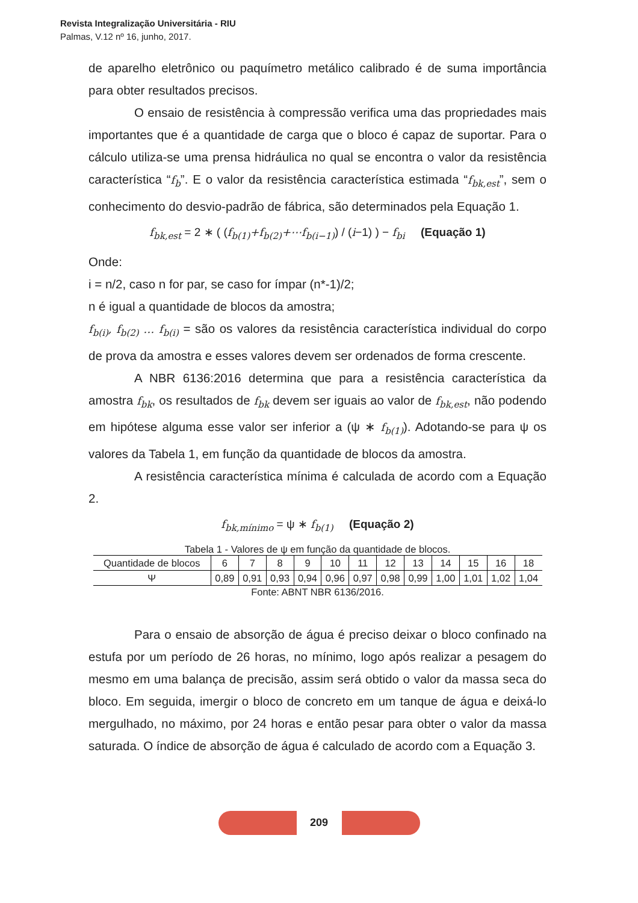Revista Integralização Universitária - RIU
Palmas, V.12 nº 16, junho, 2017.
de aparelho eletrônico ou paquímetro metálico calibrado é de suma importância para obter resultados precisos.
O ensaio de resistência à compressão verifica uma das propriedades mais importantes que é a quantidade de carga que o bloco é capaz de suportar. Para o cálculo utiliza-se uma prensa hidráulica no qual se encontra o valor da resistência característica “f<sub>b</sub>”. E o valor da resistência característica estimada “f<sub>bk,est</sub>”, sem o conhecimento do desvio-padrão de fábrica, são determinados pela Equação 1.
f<sub>bk,est</sub> = 2 ∗ ( (f<sub>b(1)</sub>+f<sub>b(2)</sub>+⋯f<sub>b(i−1)</sub>) / (i−1) ) − f<sub>bi</sub> (Equação 1)
Onde:
i = n/2, caso n for par, se caso for ímpar (n*-1)/2;
n é igual a quantidade de blocos da amostra;
f<sub>b(i)</sub>, f<sub>b(2)</sub> … f<sub>b(i)</sub> = são os valores da resistência característica individual do corpo de prova da amostra e esses valores devem ser ordenados de forma crescente.
A NBR 6136:2016 determina que para a resistência característica da amostra f<sub>bk</sub>, os resultados de f<sub>bk</sub> devem ser iguais ao valor de f<sub>bk,est</sub>, não podendo em hipótese alguma esse valor ser inferior a (ψ ∗ f<sub>b(1)</sub>). Adotando-se para ψ os valores da Tabela 1, em função da quantidade de blocos da amostra.
A resistência característica mínima é calculada de acordo com a Equação 2.
f<sub>bk,mínimo</sub> = ψ ∗ f<sub>b(1)</sub> (Equação 2)
Tabela 1 - Valores de ψ em função da quantidade de blocos.
| Quantidade de blocos | 6 | 7 | 8 | 9 | 10 | 11 | 12 | 13 | 14 | 15 | 16 | 18 |
| Ψ | 0,89 | 0,91 | 0,93 | 0,94 | 0,96 | 0,97 | 0,98 | 0,99 | 1,00 | 1,01 | 1,02 | 1,04 |
Fonte: ABNT NBR 6136/2016.
Para o ensaio de absorção de água é preciso deixar o bloco confinado na estufa por um período de 26 horas, no mínimo, logo após realizar a pesagem do mesmo em uma balança de precisão, assim será obtido o valor da massa seca do bloco. Em seguida, imergir o bloco de concreto em um tanque de água e deixá-lo mergulhado, no máximo, por 24 horas e então pesar para obter o valor da massa saturada. O índice de absorção de água é calculado de acordo com a Equação 3.
209